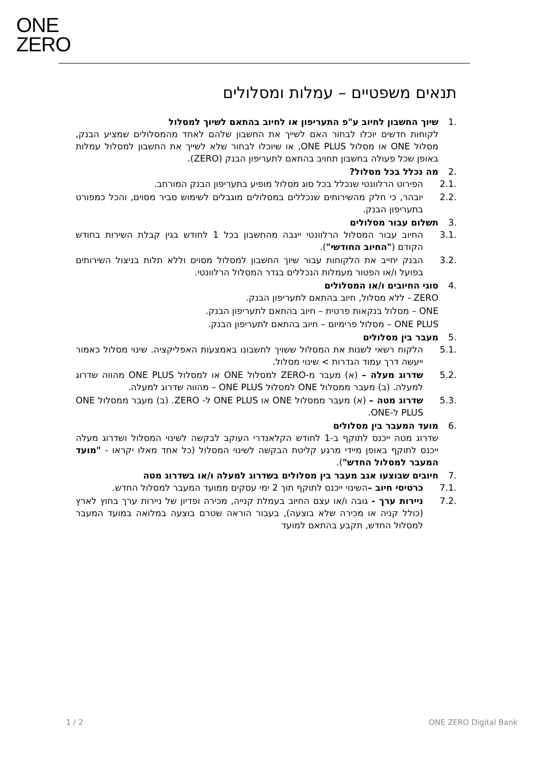ONE
ZERO
תנאים משפטיים – עמלות ומסלולים
.1 שיוך החשבון לחיוב ע"פ התעריפון או לחיוב בהתאם לשיוך למסלול
לקוחות חדשים יוכלו לבחור האם לשייך את החשבון שלהם לאחד מהמסלולים שמציע הבנק, מסלול ONE או מסלול ONE PLUS, או שיוכלו לבחור שלא לשייך את החשבון למסלול עמלות באופן שכל פעולה בחשבון תחויב בהתאם לתעריפון הבנק (ZERO).
.2 מה נכלל בכל מסלול?
.2.1 הפירוט הרלוונטי שנכלל בכל סוג מסלול מופיע בתעריפון הבנק המורחב.
.2.2 יובהר, כי חלק מהשירותים שנכללים במסלולים מוגבלים לשימוש סביר מסוים, והכל כמפורט בתעריפון הבנק.
.3 תשלום עבור מסלולים
.3.1 החיוב עבור המסלול הרלוונטי ייגבה מהחשבון בכל 1 לחודש בגין קבלת השירות בחודש הקודם ("החיוב החודשי").
.3.2 הבנק יחייב את הלקוחות עבור שיוך החשבון למסלול מסוים וללא תלות בניצול השירותים בפועל ו/או הפטור מעמלות הנכללים בגדר המסלול הרלוונטי.
.4 סוגי החיובים ו/או המסלולים
ZERO - ללא מסלול, חיוב בהתאם לתעריפון הבנק.
ONE – מסלול בנקאות פרטית – חיוב בהתאם לתעריפון הבנק.
ONE PLUS – מסלול פרימיום – חיוב בהתאם לתעריפון הבנק.
.5 מעבר בין מסלולים
.5.1 הלקוח רשאי לשנות את המסלול ששויך לחשבונו באמצעות האפליקציה. שינוי מסלול כאמור ייעשה דרך עמוד הגדרות > שינוי מסלול.
.5.2 שדרוג מעלה – (א) מעבר מ-ZERO למסלול ONE או למסלול ONE PLUS מהווה שדרוג למעלה. (ב) מעבר ממסלול ONE למסלול ONE PLUS – מהווה שדרוג למעלה.
.5.3 שדרוג מטה – (א) מעבר ממסלול ONE או ONE PLUS ל- ZERO. (ב) מעבר ממסלול ONE PLUS ל-ONE.
.6 מועד המעבר בין מסלולים
שדרוג מטה ייכנס לתוקף ב-1 לחודש הקלאנדרי העוקב לבקשה לשינוי המסלול ושדרוג מעלה ייכנס לתוקף באופן מיידי מרגע קליטת הבקשה לשינוי המסלול (כל אחד מאלו יקראו - "מועד המעבר למסלול החדש").
.7 חיובים שבוצעו אגב מעבר בין מסלולים בשדרוג למעלה ו/או בשדרוג מטה
.7.1 כרטיסי חיוב –השינוי ייכנס לתוקף תוך 2 ימי עסקים ממועד המעבר למסלול החדש.
.7.2 ניירות ערך - גובה ו/או עצם החיוב בעמלת קנייה, מכירה ופדיון של ניירות ערך בחוץ לארץ (כולל קניה או מכירה שלא בוצעה), בעבור הוראה שטרם בוצעה במלואה במועד המעבר למסלול החדש, תקבע בהתאם למועד
1 / 2 ONE ZERO Digital Bank